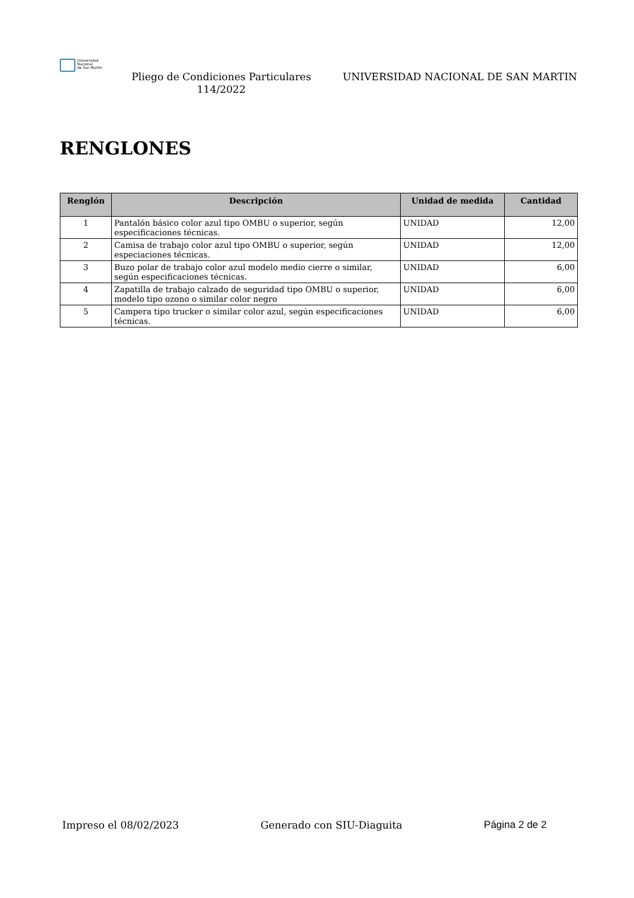Universidad
Nacional
de San Martín
Pliego de Condiciones Particulares
114/2022
UNIVERSIDAD NACIONAL DE SAN MARTIN
RENGLONES
| Renglón | Descripción | Unidad de medida | Cantidad |
| --- | --- | --- | --- |
| 1 | Pantalón básico color azul tipo OMBU o superior, según especificaciones técnicas. | UNIDAD | 12,00 |
| 2 | Camisa de trabajo color azul tipo OMBU o superior, según especiaciones técnicas. | UNIDAD | 12,00 |
| 3 | Buzo polar de trabajo color azul modelo medio cierre o similar, según especificaciones técnicas. | UNIDAD | 6,00 |
| 4 | Zapatilla de trabajo calzado de seguridad tipo OMBU o superior, modelo tipo ozono o similar color negro | UNIDAD | 6,00 |
| 5 | Campera tipo trucker o similar color azul, según especificaciones técnicas. | UNIDAD | 6,00 |
Impreso el 08/02/2023 Generado con SIU-Diaguita Página 2 de 2